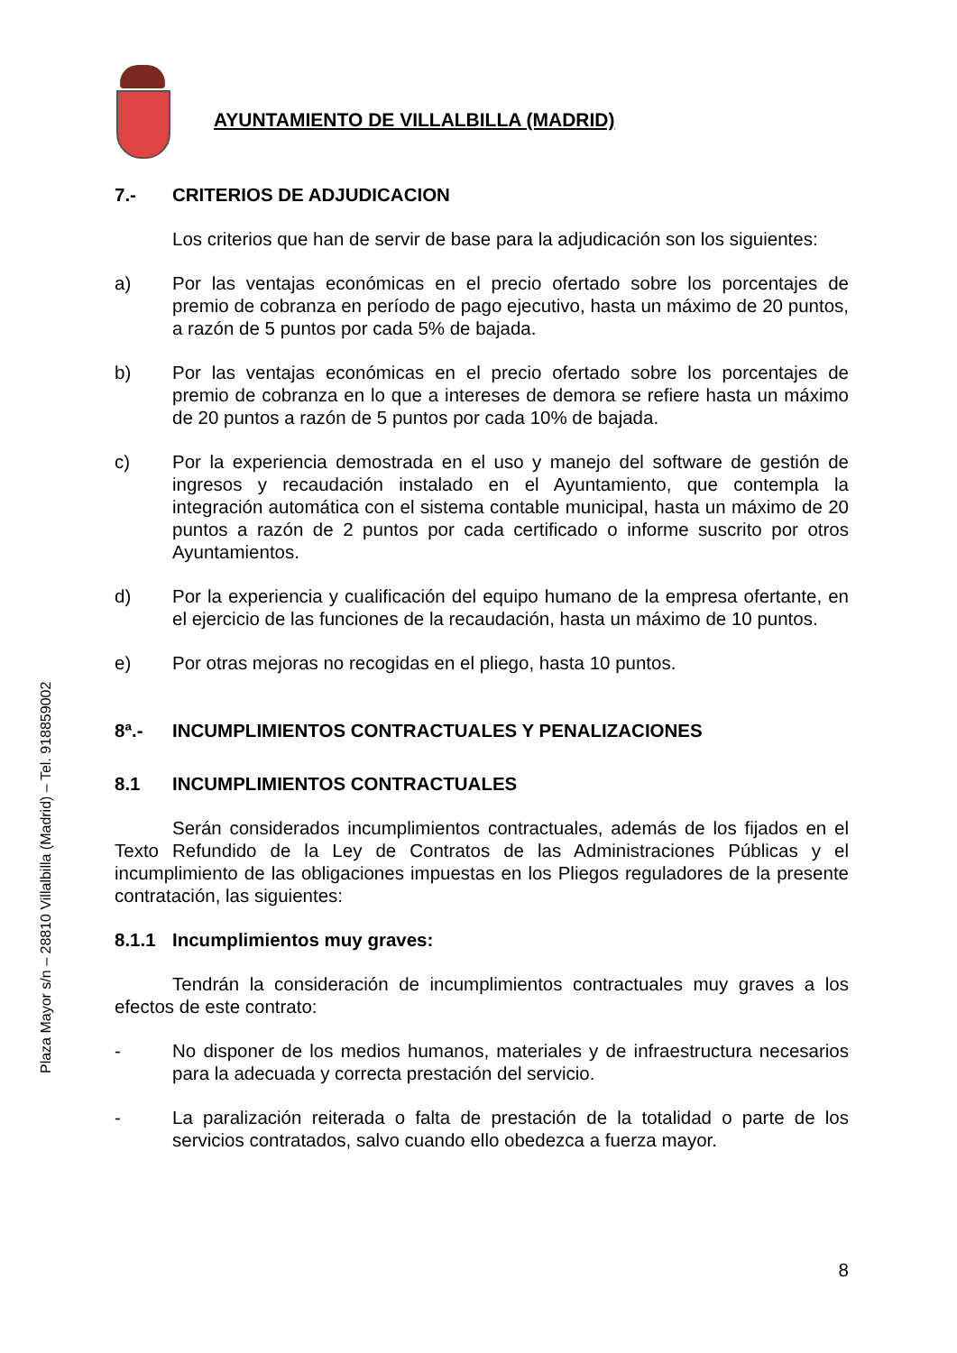Plaza Mayor s/n – 28810 Villalbilla (Madrid) – Tel. 918859002
AYUNTAMIENTO DE VILLALBILLA (MADRID)
7.- CRITERIOS DE ADJUDICACION
Los criterios que han de servir de base para la adjudicación son los siguientes:
a) Por las ventajas económicas en el precio ofertado sobre los porcentajes de premio de cobranza en período de pago ejecutivo, hasta un máximo de 20 puntos, a razón de 5 puntos por cada 5% de bajada.
b) Por las ventajas económicas en el precio ofertado sobre los porcentajes de premio de cobranza en lo que a intereses de demora se refiere hasta un máximo de 20 puntos a razón de 5 puntos por cada 10% de bajada.
c) Por la experiencia demostrada en el uso y manejo del software de gestión de ingresos y recaudación instalado en el Ayuntamiento, que contempla la integración automática con el sistema contable municipal, hasta un máximo de 20 puntos a razón de 2 puntos por cada certificado o informe suscrito por otros Ayuntamientos.
d) Por la experiencia y cualificación del equipo humano de la empresa ofertante, en el ejercicio de las funciones de la recaudación, hasta un máximo de 10 puntos.
e) Por otras mejoras no recogidas en el pliego, hasta 10 puntos.
8ª.- INCUMPLIMIENTOS CONTRACTUALES Y PENALIZACIONES
8.1 INCUMPLIMIENTOS CONTRACTUALES
Serán considerados incumplimientos contractuales, además de los fijados en el Texto Refundido de la Ley de Contratos de las Administraciones Públicas y el incumplimiento de las obligaciones impuestas en los Pliegos reguladores de la presente contratación, las siguientes:
8.1.1 Incumplimientos muy graves:
Tendrán la consideración de incumplimientos contractuales muy graves a los efectos de este contrato:
- No disponer de los medios humanos, materiales y de infraestructura necesarios para la adecuada y correcta prestación del servicio.
- La paralización reiterada o falta de prestación de la totalidad o parte de los servicios contratados, salvo cuando ello obedezca a fuerza mayor.
8